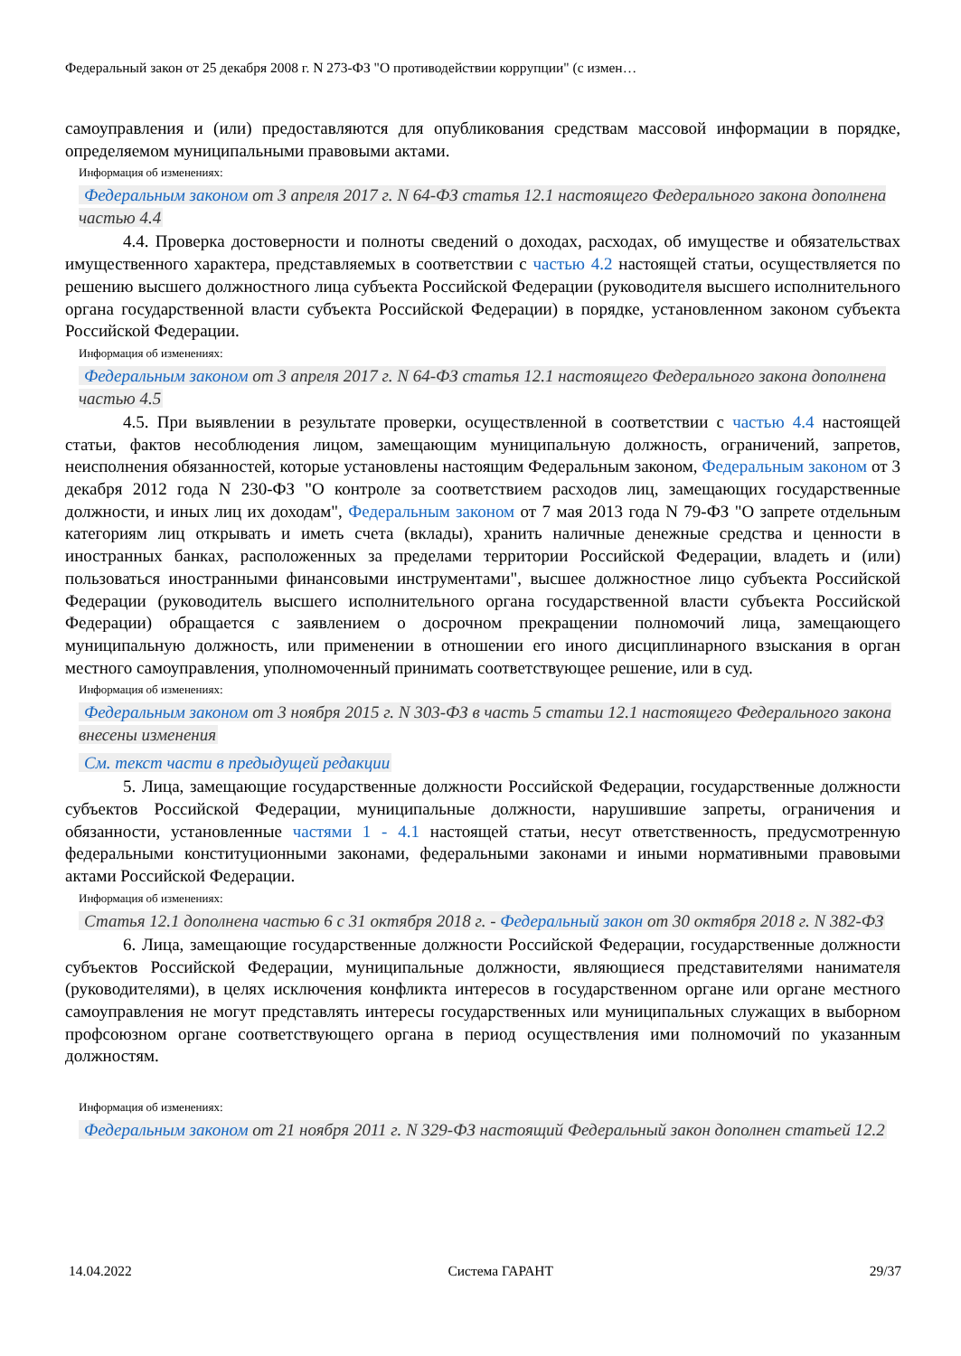Федеральный закон от 25 декабря 2008 г. N 273-ФЗ "О противодействии коррупции" (с измен…
самоуправления и (или) предоставляются для опубликования средствам массовой информации в порядке, определяемом муниципальными правовыми актами.
Информация об изменениях:
Федеральным законом от 3 апреля 2017 г. N 64-ФЗ статья 12.1 настоящего Федерального закона дополнена частью 4.4
4.4. Проверка достоверности и полноты сведений о доходах, расходах, об имуществе и обязательствах имущественного характера, представляемых в соответствии с частью 4.2 настоящей статьи, осуществляется по решению высшего должностного лица субъекта Российской Федерации (руководителя высшего исполнительного органа государственной власти субъекта Российской Федерации) в порядке, установленном законом субъекта Российской Федерации.
Информация об изменениях:
Федеральным законом от 3 апреля 2017 г. N 64-ФЗ статья 12.1 настоящего Федерального закона дополнена частью 4.5
4.5. При выявлении в результате проверки, осуществленной в соответствии с частью 4.4 настоящей статьи, фактов несоблюдения лицом, замещающим муниципальную должность, ограничений, запретов, неисполнения обязанностей, которые установлены настоящим Федеральным законом, Федеральным законом от 3 декабря 2012 года N 230-ФЗ "О контроле за соответствием расходов лиц, замещающих государственные должности, и иных лиц их доходам", Федеральным законом от 7 мая 2013 года N 79-ФЗ "О запрете отдельным категориям лиц открывать и иметь счета (вклады), хранить наличные денежные средства и ценности в иностранных банках, расположенных за пределами территории Российской Федерации, владеть и (или) пользоваться иностранными финансовыми инструментами", высшее должностное лицо субъекта Российской Федерации (руководитель высшего исполнительного органа государственной власти субъекта Российской Федерации) обращается с заявлением о досрочном прекращении полномочий лица, замещающего муниципальную должность, или применении в отношении его иного дисциплинарного взыскания в орган местного самоуправления, уполномоченный принимать соответствующее решение, или в суд.
Информация об изменениях:
Федеральным законом от 3 ноября 2015 г. N 303-ФЗ в часть 5 статьи 12.1 настоящего Федерального закона внесены изменения
См. текст части в предыдущей редакции
5. Лица, замещающие государственные должности Российской Федерации, государственные должности субъектов Российской Федерации, муниципальные должности, нарушившие запреты, ограничения и обязанности, установленные частями 1 - 4.1 настоящей статьи, несут ответственность, предусмотренную федеральными конституционными законами, федеральными законами и иными нормативными правовыми актами Российской Федерации.
Информация об изменениях:
Статья 12.1 дополнена частью 6 с 31 октября 2018 г. - Федеральный закон от 30 октября 2018 г. N 382-ФЗ
6. Лица, замещающие государственные должности Российской Федерации, государственные должности субъектов Российской Федерации, муниципальные должности, являющиеся представителями нанимателя (руководителями), в целях исключения конфликта интересов в государственном органе или органе местного самоуправления не могут представлять интересы государственных или муниципальных служащих в выборном профсоюзном органе соответствующего органа в период осуществления ими полномочий по указанным должностям.
Информация об изменениях:
Федеральным законом от 21 ноября 2011 г. N 329-ФЗ настоящий Федеральный закон дополнен статьей 12.2
14.04.2022 Система ГАРАНТ 29/37